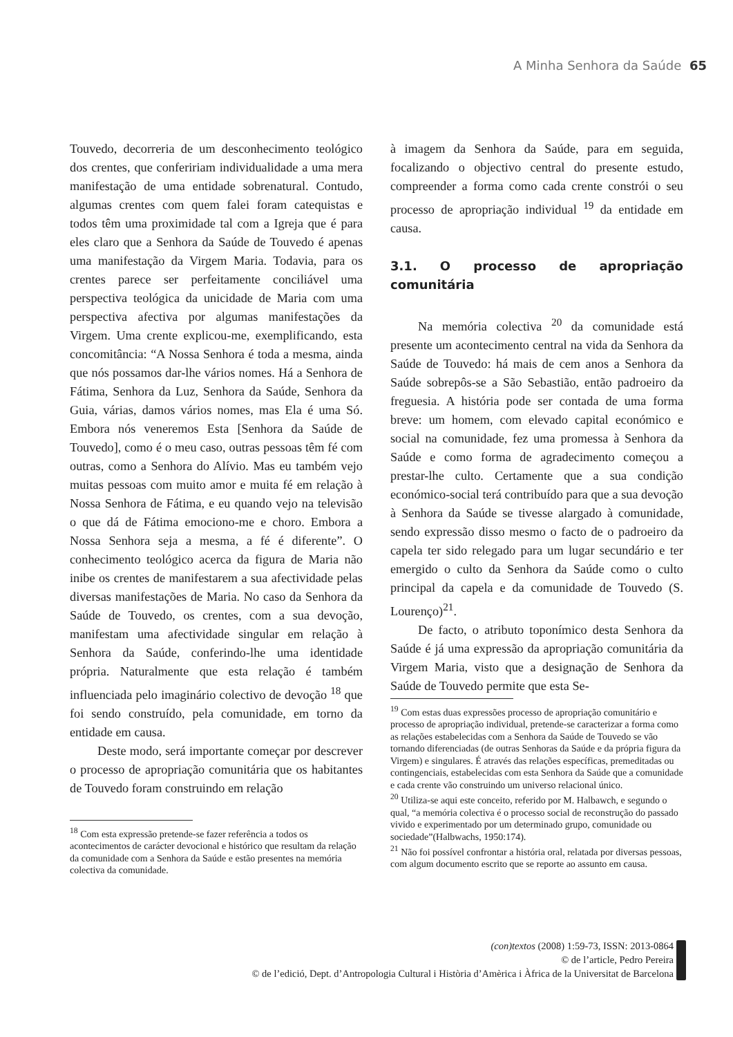A Minha Senhora da Saúde 65
Touvedo, decorreria de um desconhecimento teológico dos crentes, que confeririam individualidade a uma mera manifestação de uma entidade sobrenatural. Contudo, algumas crentes com quem falei foram catequistas e todos têm uma proximidade tal com a Igreja que é para eles claro que a Senhora da Saúde de Touvedo é apenas uma manifestação da Virgem Maria. Todavia, para os crentes parece ser perfeitamente conciliável uma perspectiva teológica da unicidade de Maria com uma perspectiva afectiva por algumas manifestações da Virgem. Uma crente explicou-me, exemplificando, esta concomitância: “A Nossa Senhora é toda a mesma, ainda que nós possamos dar-lhe vários nomes. Há a Senhora de Fátima, Senhora da Luz, Senhora da Saúde, Senhora da Guia, várias, damos vários nomes, mas Ela é uma Só. Embora nós veneremos Esta [Senhora da Saúde de Touvedo], como é o meu caso, outras pessoas têm fé com outras, como a Senhora do Alívio. Mas eu também vejo muitas pessoas com muito amor e muita fé em relação à Nossa Senhora de Fátima, e eu quando vejo na televisão o que dá de Fátima emociono-me e choro. Embora a Nossa Senhora seja a mesma, a fé é diferente”. O conhecimento teológico acerca da figura de Maria não inibe os crentes de manifestarem a sua afectividade pelas diversas manifestações de Maria. No caso da Senhora da Saúde de Touvedo, os crentes, com a sua devoção, manifestam uma afectividade singular em relação à Senhora da Saúde, conferindo-lhe uma identidade própria. Naturalmente que esta relação é também influenciada pelo imaginário colectivo de devoção <sup>18</sup> que foi sendo construído, pela comunidade, em torno da entidade em causa.
Deste modo, será importante começar por descrever o processo de apropriação comunitária que os habitantes de Touvedo foram construindo em relação
<sup>18</sup> Com esta expressão pretende-se fazer referência a todos os acontecimentos de carácter devocional e histórico que resultam da relação da comunidade com a Senhora da Saúde e estão presentes na memória colectiva da comunidade.
à imagem da Senhora da Saúde, para em seguida, focalizando o objectivo central do presente estudo, compreender a forma como cada crente constrói o seu processo de apropriação individual <sup>19</sup> da entidade em causa.
3.1. O processo de apropriação comunitária
Na memória colectiva <sup>20</sup> da comunidade está presente um acontecimento central na vida da Senhora da Saúde de Touvedo: há mais de cem anos a Senhora da Saúde sobrepôs-se a São Sebastião, então padroeiro da freguesia. A história pode ser contada de uma forma breve: um homem, com elevado capital económico e social na comunidade, fez uma promessa à Senhora da Saúde e como forma de agradecimento começou a prestar-lhe culto. Certamente que a sua condição económico-social terá contribuído para que a sua devoção à Senhora da Saúde se tivesse alargado à comunidade, sendo expressão disso mesmo o facto de o padroeiro da capela ter sido relegado para um lugar secundário e ter emergido o culto da Senhora da Saúde como o culto principal da capela e da comunidade de Touvedo (S. Lourenço)<sup>21</sup>.
De facto, o atributo toponímico desta Senhora da Saúde é já uma expressão da apropriação comunitária da Virgem Maria, visto que a designação de Senhora da Saúde de Touvedo permite que esta Se-
<sup>19</sup> Com estas duas expressões processo de apropriação comunitário e processo de apropriação individual, pretende-se caracterizar a forma como as relações estabelecidas com a Senhora da Saúde de Touvedo se vão tornando diferenciadas (de outras Senhoras da Saúde e da própria figura da Virgem) e singulares. É através das relações específicas, premeditadas ou contingenciais, estabelecidas com esta Senhora da Saúde que a comunidade e cada crente vão construindo um universo relacional único.
<sup>20</sup> Utiliza-se aqui este conceito, referido por M. Halbawch, e segundo o qual, “a memória colectiva é o processo social de reconstrução do passado vivido e experimentado por um determinado grupo, comunidade ou sociedade”(Halbwachs, 1950:174).
<sup>21</sup> Não foi possível confrontar a história oral, relatada por diversas pessoas, com algum documento escrito que se reporte ao assunto em causa.
(con)textos (2008) 1:59-73, ISSN: 2013-0864
© de l’article, Pedro Pereira
© de l’edició, Dept. d’Antropologia Cultural i Història d’Amèrica i Àfrica de la Universitat de Barcelona